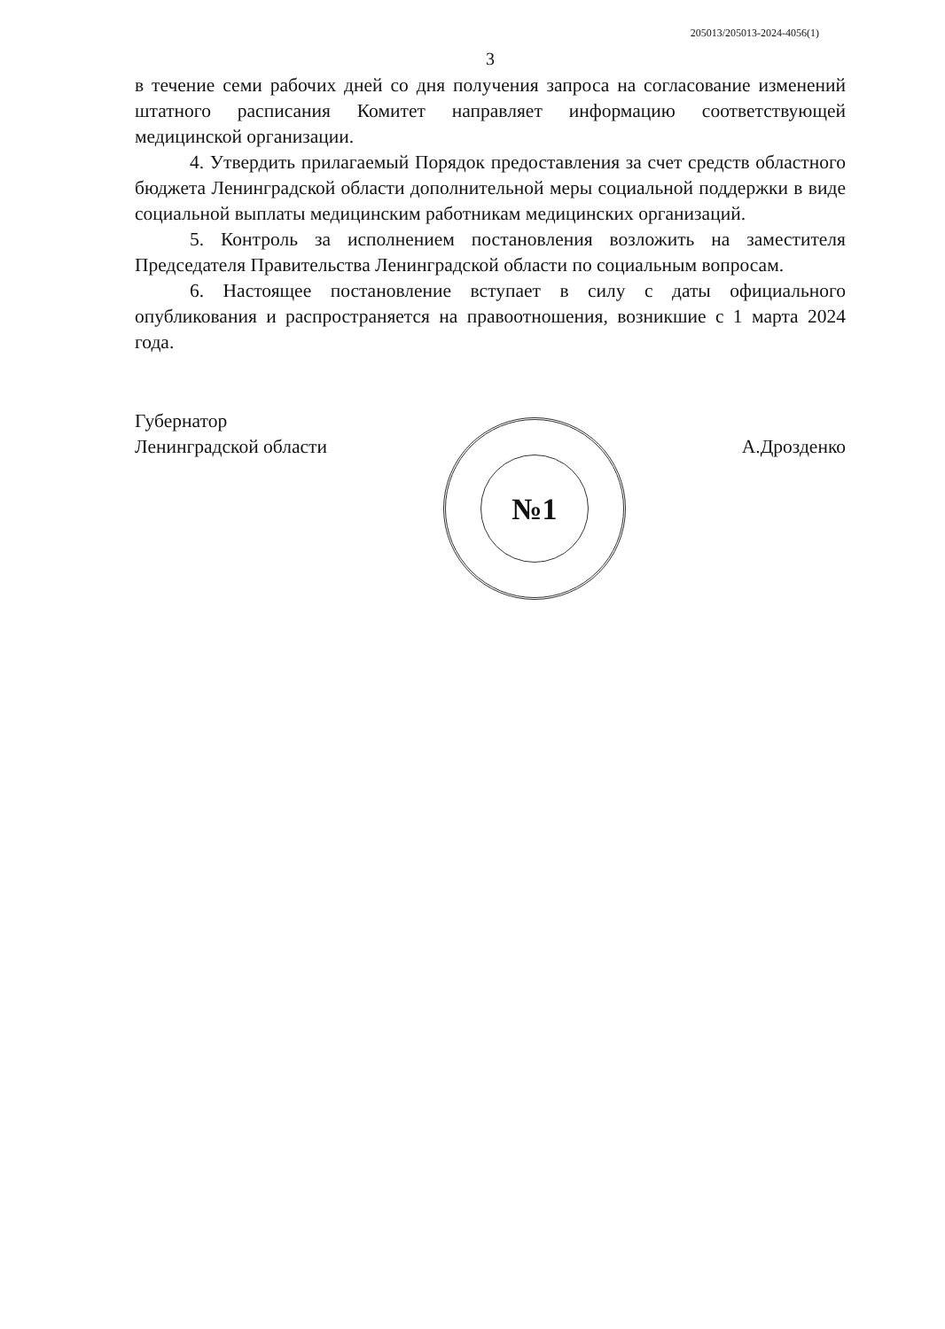205013/205013-2024-4056(1)
3
в течение семи рабочих дней со дня получения запроса на согласование изменений штатного расписания Комитет направляет информацию соответствующей медицинской организации.
4. Утвердить прилагаемый Порядок предоставления за счет средств областного бюджета Ленинградской области дополнительной меры социальной поддержки в виде социальной выплаты медицинским работникам медицинских организаций.
5. Контроль за исполнением постановления возложить на заместителя Председателя Правительства Ленинградской области по социальным вопросам.
6. Настоящее постановление вступает в силу с даты официального опубликования и распространяется на правоотношения, возникшие с 1 марта 2024 года.
Губернатор
Ленинградской области
№1
А.Дрозденко